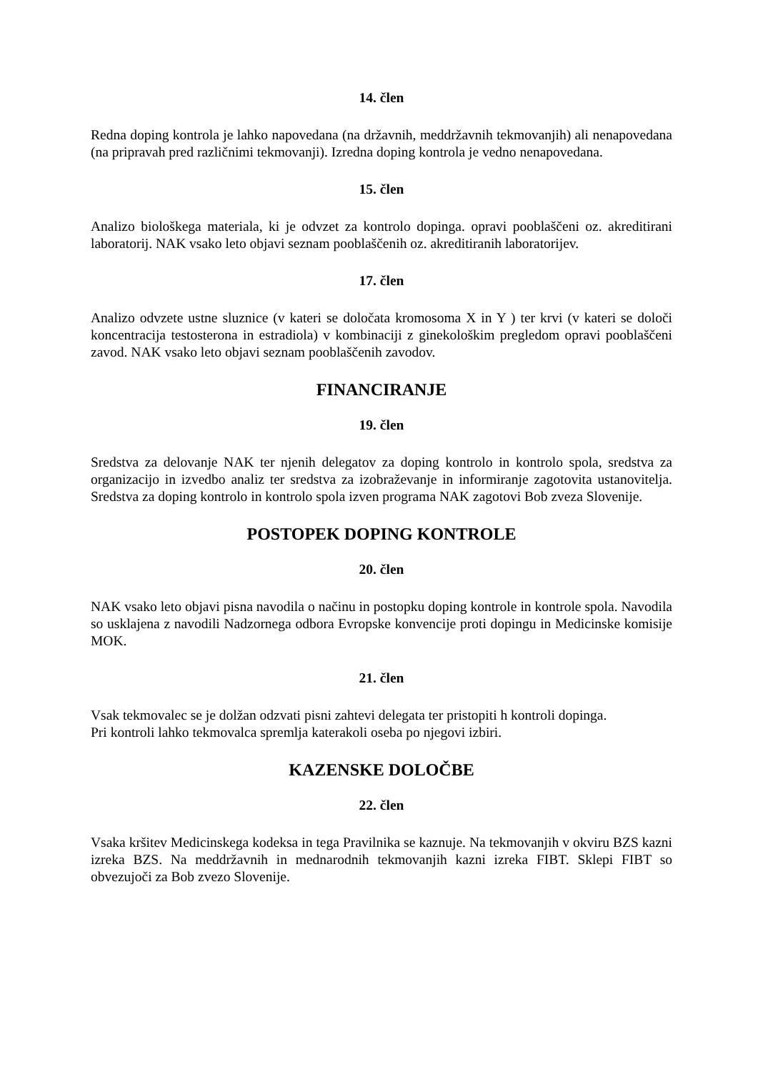14. člen
Redna doping kontrola je lahko napovedana (na državnih, meddržavnih tekmovanjih) ali nenapovedana (na pripravah pred različnimi tekmovanji). Izredna doping kontrola je vedno nenapovedana.
15. člen
Analizo biološkega materiala, ki je odvzet za kontrolo dopinga. opravi pooblaščeni oz. akreditirani laboratorij. NAK vsako leto objavi seznam pooblaščenih oz. akreditiranih laboratorijev.
17. člen
Analizo odvzete ustne sluznice (v kateri se določata kromosoma X in Y ) ter krvi (v kateri se določi koncentracija testosterona in estradiola) v kombinaciji z ginekološkim pregledom opravi pooblaščeni zavod. NAK vsako leto objavi seznam pooblaščenih zavodov.
FINANCIRANJE
19. člen
Sredstva za delovanje NAK ter njenih delegatov za doping kontrolo in kontrolo spola, sredstva za organizacijo in izvedbo analiz ter sredstva za izobraževanje in informiranje zagotovita ustanovitelja. Sredstva za doping kontrolo in kontrolo spola izven programa NAK zagotovi Bob zveza Slovenije.
POSTOPEK DOPING KONTROLE
20. člen
NAK vsako leto objavi pisna navodila o načinu in postopku doping kontrole in kontrole spola. Navodila so usklajena z navodili Nadzornega odbora Evropske konvencije proti dopingu in Medicinske komisije MOK.
21. člen
Vsak tekmovalec se je dolžan odzvati pisni zahtevi delegata ter pristopiti h kontroli dopinga.
Pri kontroli lahko tekmovalca spremlja katerakoli oseba po njegovi izbiri.
KAZENSKE DOLOČBE
22. člen
Vsaka kršitev Medicinskega kodeksa in tega Pravilnika se kaznuje. Na tekmovanjih v okviru BZS kazni izreka BZS. Na meddržavnih in mednarodnih tekmovanjih kazni izreka FIBT. Sklepi FIBT so obvezujoči za Bob zvezo Slovenije.